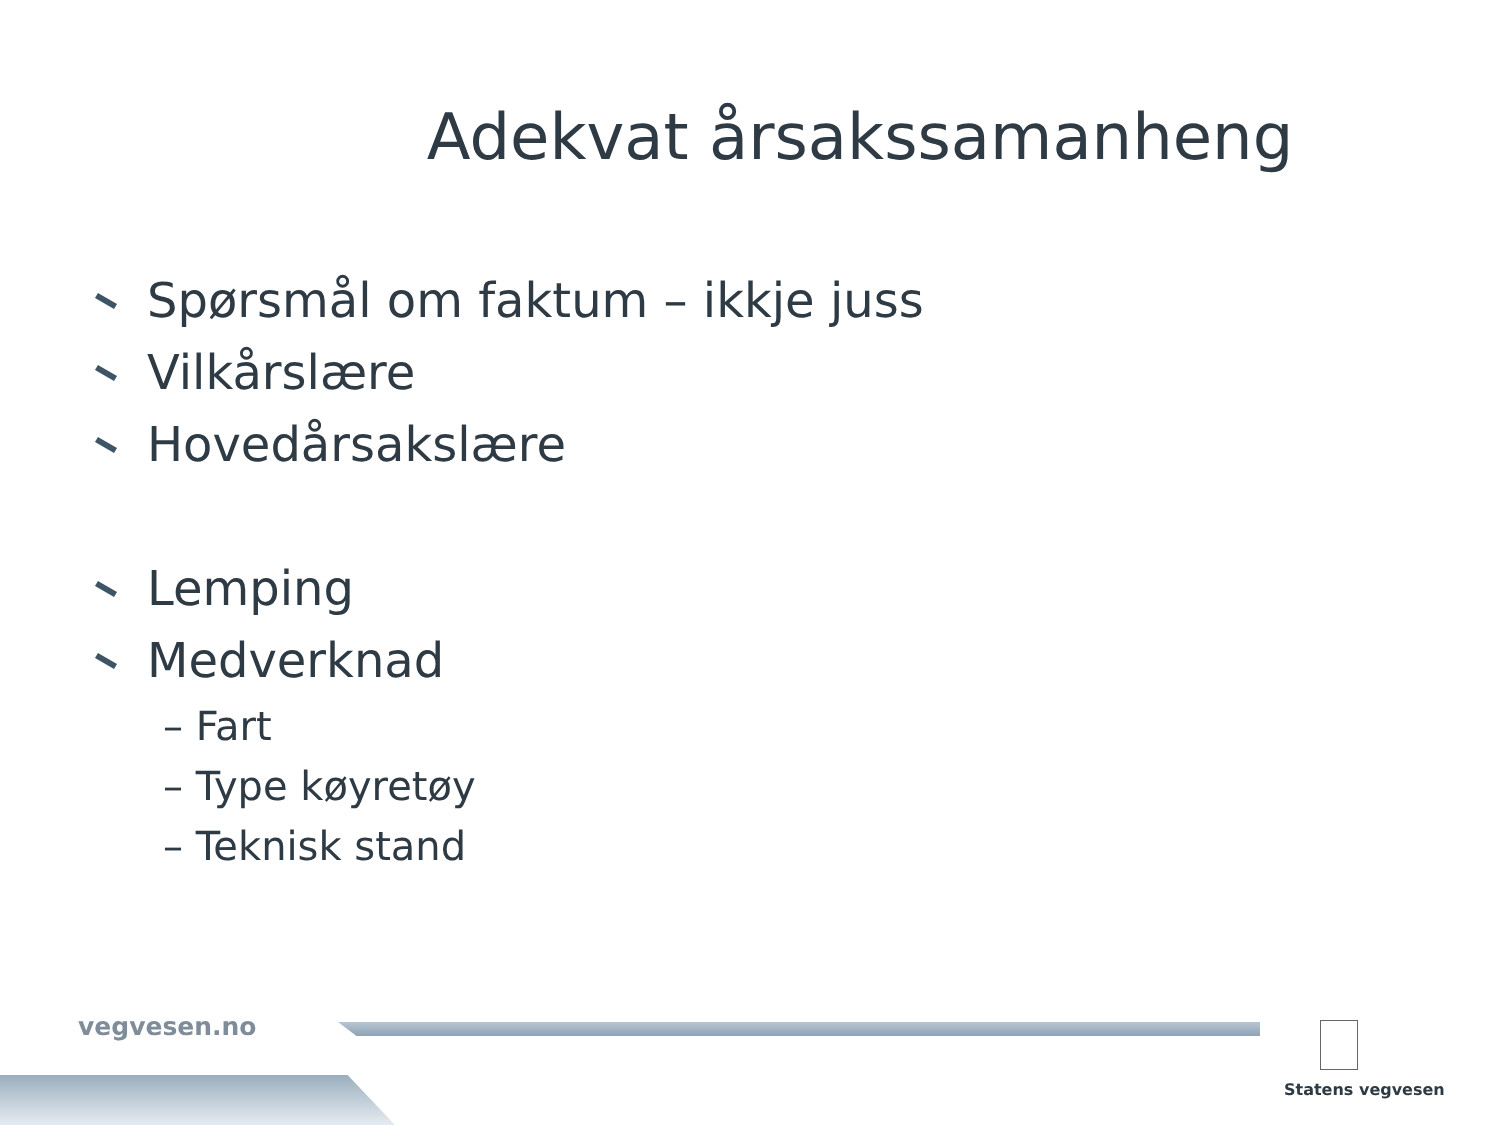Adekvat årsakssamanheng
Spørsmål om faktum – ikkje juss
Vilkårslære
Hovedårsakslære
Lemping
Medverknad
– Fart
– Type køyretøy
– Teknisk stand
vegvesen.no
Statens vegvesen